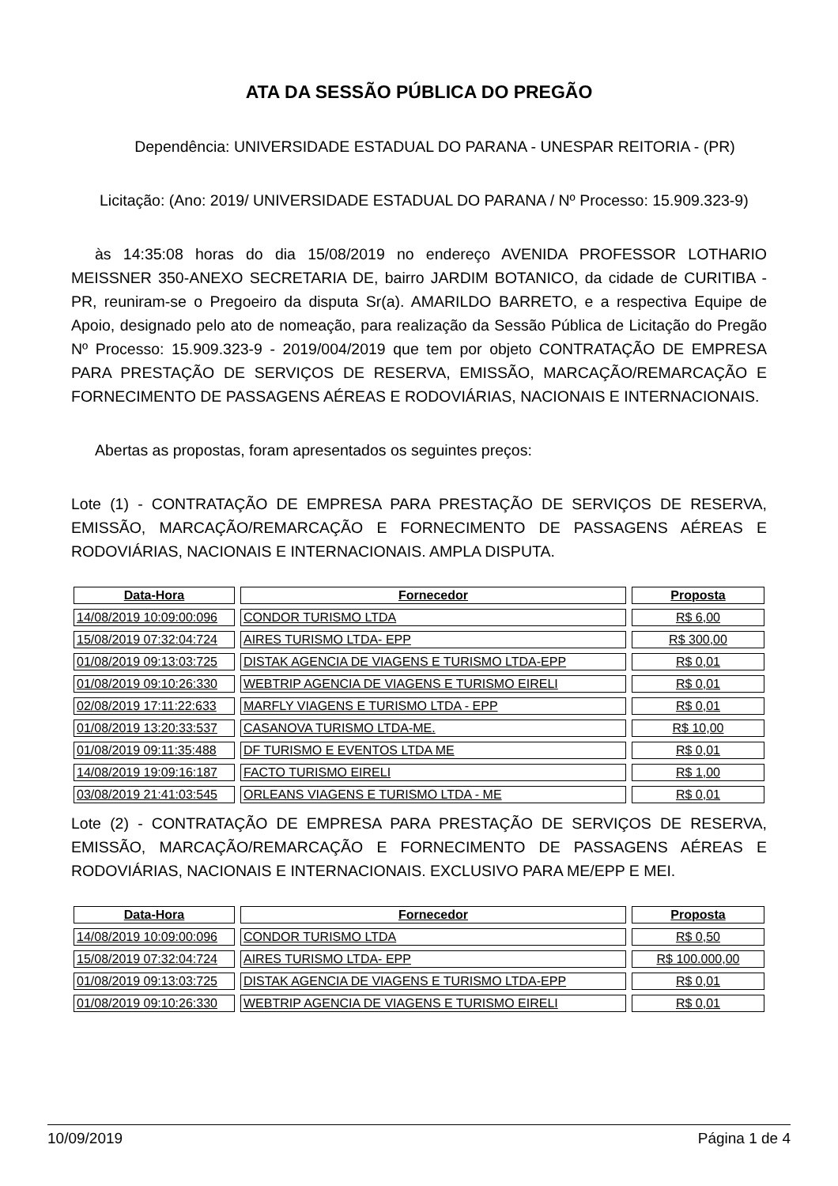ATA DA SESSÃO PÚBLICA DO PREGÃO
Dependência: UNIVERSIDADE ESTADUAL DO PARANA - UNESPAR REITORIA - (PR)
Licitação: (Ano: 2019/ UNIVERSIDADE ESTADUAL DO PARANA / Nº Processo: 15.909.323-9)
às 14:35:08 horas do dia 15/08/2019 no endereço AVENIDA PROFESSOR LOTHARIO MEISSNER 350-ANEXO SECRETARIA DE, bairro JARDIM BOTANICO, da cidade de CURITIBA - PR, reuniram-se o Pregoeiro da disputa Sr(a). AMARILDO BARRETO, e a respectiva Equipe de Apoio, designado pelo ato de nomeação, para realização da Sessão Pública de Licitação do Pregão Nº Processo: 15.909.323-9 - 2019/004/2019 que tem por objeto CONTRATAÇÃO DE EMPRESA PARA PRESTAÇÃO DE SERVIÇOS DE RESERVA, EMISSÃO, MARCAÇÃO/REMARCAÇÃO E FORNECIMENTO DE PASSAGENS AÉREAS E RODOVIÁRIAS, NACIONAIS E INTERNACIONAIS.
Abertas as propostas, foram apresentados os seguintes preços:
Lote (1) - CONTRATAÇÃO DE EMPRESA PARA PRESTAÇÃO DE SERVIÇOS DE RESERVA, EMISSÃO, MARCAÇÃO/REMARCAÇÃO E FORNECIMENTO DE PASSAGENS AÉREAS E RODOVIÁRIAS, NACIONAIS E INTERNACIONAIS. AMPLA DISPUTA.
| Data-Hora | Fornecedor | Proposta |
| --- | --- | --- |
| 14/08/2019 10:09:00:096 | CONDOR TURISMO LTDA | R$ 6,00 |
| 15/08/2019 07:32:04:724 | AIRES TURISMO LTDA- EPP | R$ 300,00 |
| 01/08/2019 09:13:03:725 | DISTAK AGENCIA DE VIAGENS E TURISMO LTDA-EPP | R$ 0,01 |
| 01/08/2019 09:10:26:330 | WEBTRIP AGENCIA DE VIAGENS E TURISMO EIRELI | R$ 0,01 |
| 02/08/2019 17:11:22:633 | MARFLY VIAGENS E TURISMO LTDA - EPP | R$ 0,01 |
| 01/08/2019 13:20:33:537 | CASANOVA TURISMO LTDA-ME. | R$ 10,00 |
| 01/08/2019 09:11:35:488 | DF TURISMO E EVENTOS LTDA ME | R$ 0,01 |
| 14/08/2019 19:09:16:187 | FACTO TURISMO EIRELI | R$ 1,00 |
| 03/08/2019 21:41:03:545 | ORLEANS VIAGENS E TURISMO LTDA - ME | R$ 0,01 |
Lote (2) - CONTRATAÇÃO DE EMPRESA PARA PRESTAÇÃO DE SERVIÇOS DE RESERVA, EMISSÃO, MARCAÇÃO/REMARCAÇÃO E FORNECIMENTO DE PASSAGENS AÉREAS E RODOVIÁRIAS, NACIONAIS E INTERNACIONAIS. EXCLUSIVO PARA ME/EPP E MEI.
| Data-Hora | Fornecedor | Proposta |
| --- | --- | --- |
| 14/08/2019 10:09:00:096 | CONDOR TURISMO LTDA | R$ 0,50 |
| 15/08/2019 07:32:04:724 | AIRES TURISMO LTDA- EPP | R$ 100.000,00 |
| 01/08/2019 09:13:03:725 | DISTAK AGENCIA DE VIAGENS E TURISMO LTDA-EPP | R$ 0,01 |
| 01/08/2019 09:10:26:330 | WEBTRIP AGENCIA DE VIAGENS E TURISMO EIRELI | R$ 0,01 |
10/09/2019 Página 1 de 4